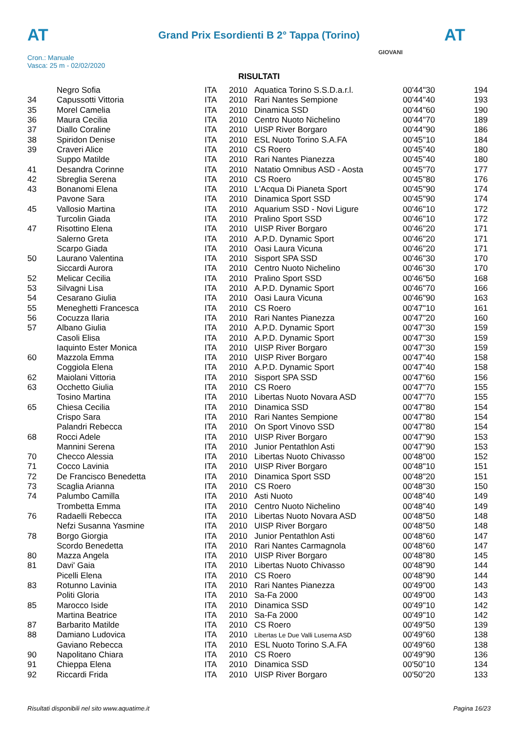AT AT
Grand Prix Esordienti B 2° Tappa (Torino)
Cron.: Manuale
Vasca: 25 m - 02/02/2020
GIOVANI
RISULTATI
| | Negro Sofia | ITA | 2010 | Aquatica Torino S.S.D.a.r.l. | 00'44"30 | 194 |
| 34 | Capussotti Vittoria | ITA | 2010 | Rari Nantes Sempione | 00'44"40 | 193 |
| 35 | Morel Camelia | ITA | 2010 | Dinamica SSD | 00'44"60 | 190 |
| 36 | Maura Cecilia | ITA | 2010 | Centro Nuoto Nichelino | 00'44"70 | 189 |
| 37 | Diallo Coraline | ITA | 2010 | UISP River Borgaro | 00'44"90 | 186 |
| 38 | Spiridon Denise | ITA | 2010 | ESL Nuoto Torino S.A.FA | 00'45"10 | 184 |
| 39 | Craveri Alice | ITA | 2010 | CS Roero | 00'45"40 | 180 |
| | Suppo Matilde | ITA | 2010 | Rari Nantes Pianezza | 00'45"40 | 180 |
| 41 | Desandra Corinne | ITA | 2010 | Natatio Omnibus ASD - Aosta | 00'45"70 | 177 |
| 42 | Sbreglia Serena | ITA | 2010 | CS Roero | 00'45"80 | 176 |
| 43 | Bonanomi Elena | ITA | 2010 | L'Acqua Di Pianeta Sport | 00'45"90 | 174 |
| | Pavone Sara | ITA | 2010 | Dinamica Sport SSD | 00'45"90 | 174 |
| 45 | Vallosio Martina | ITA | 2010 | Aquarium SSD - Novi Ligure | 00'46"10 | 172 |
| | Turcolin Giada | ITA | 2010 | Pralino Sport SSD | 00'46"10 | 172 |
| 47 | Risottino Elena | ITA | 2010 | UISP River Borgaro | 00'46"20 | 171 |
| | Salerno Greta | ITA | 2010 | A.P.D. Dynamic Sport | 00'46"20 | 171 |
| | Scarpo Giada | ITA | 2010 | Oasi Laura Vicuna | 00'46"20 | 171 |
| 50 | Laurano Valentina | ITA | 2010 | Sisport SPA SSD | 00'46"30 | 170 |
| | Siccardi Aurora | ITA | 2010 | Centro Nuoto Nichelino | 00'46"30 | 170 |
| 52 | Melicar Cecilia | ITA | 2010 | Pralino Sport SSD | 00'46"50 | 168 |
| 53 | Silvagni Lisa | ITA | 2010 | A.P.D. Dynamic Sport | 00'46"70 | 166 |
| 54 | Cesarano Giulia | ITA | 2010 | Oasi Laura Vicuna | 00'46"90 | 163 |
| 55 | Meneghetti Francesca | ITA | 2010 | CS Roero | 00'47"10 | 161 |
| 56 | Cocuzza Ilaria | ITA | 2010 | Rari Nantes Pianezza | 00'47"20 | 160 |
| 57 | Albano Giulia | ITA | 2010 | A.P.D. Dynamic Sport | 00'47"30 | 159 |
| | Casoli Elisa | ITA | 2010 | A.P.D. Dynamic Sport | 00'47"30 | 159 |
| | Iaquinto Ester Monica | ITA | 2010 | UISP River Borgaro | 00'47"30 | 159 |
| 60 | Mazzola Emma | ITA | 2010 | UISP River Borgaro | 00'47"40 | 158 |
| | Coggiola Elena | ITA | 2010 | A.P.D. Dynamic Sport | 00'47"40 | 158 |
| 62 | Maiolani Vittoria | ITA | 2010 | Sisport SPA SSD | 00'47"60 | 156 |
| 63 | Occhetto Giulia | ITA | 2010 | CS Roero | 00'47"70 | 155 |
| | Tosino Martina | ITA | 2010 | Libertas Nuoto Novara ASD | 00'47"70 | 155 |
| 65 | Chiesa Cecilia | ITA | 2010 | Dinamica SSD | 00'47"80 | 154 |
| | Crispo Sara | ITA | 2010 | Rari Nantes Sempione | 00'47"80 | 154 |
| | Palandri Rebecca | ITA | 2010 | On Sport Vinovo SSD | 00'47"80 | 154 |
| 68 | Rocci Adele | ITA | 2010 | UISP River Borgaro | 00'47"90 | 153 |
| | Mannini Serena | ITA | 2010 | Junior Pentathlon Asti | 00'47"90 | 153 |
| 70 | Checco Alessia | ITA | 2010 | Libertas Nuoto Chivasso | 00'48"00 | 152 |
| 71 | Cocco Lavinia | ITA | 2010 | UISP River Borgaro | 00'48"10 | 151 |
| 72 | De Francisco Benedetta | ITA | 2010 | Dinamica Sport SSD | 00'48"20 | 151 |
| 73 | Scaglia Arianna | ITA | 2010 | CS Roero | 00'48"30 | 150 |
| 74 | Palumbo Camilla | ITA | 2010 | Asti Nuoto | 00'48"40 | 149 |
| | Trombetta Emma | ITA | 2010 | Centro Nuoto Nichelino | 00'48"40 | 149 |
| 76 | Radaelli Rebecca | ITA | 2010 | Libertas Nuoto Novara ASD | 00'48"50 | 148 |
| | Nefzi Susanna Yasmine | ITA | 2010 | UISP River Borgaro | 00'48"50 | 148 |
| 78 | Borgo Giorgia | ITA | 2010 | Junior Pentathlon Asti | 00'48"60 | 147 |
| | Scordo Benedetta | ITA | 2010 | Rari Nantes Carmagnola | 00'48"60 | 147 |
| 80 | Mazza Angela | ITA | 2010 | UISP River Borgaro | 00'48"80 | 145 |
| 81 | Davi' Gaia | ITA | 2010 | Libertas Nuoto Chivasso | 00'48"90 | 144 |
| | Picelli Elena | ITA | 2010 | CS Roero | 00'48"90 | 144 |
| 83 | Rotunno Lavinia | ITA | 2010 | Rari Nantes Pianezza | 00'49"00 | 143 |
| | Politi Gloria | ITA | 2010 | Sa-Fa 2000 | 00'49"00 | 143 |
| 85 | Marocco Iside | ITA | 2010 | Dinamica SSD | 00'49"10 | 142 |
| | Martina Beatrice | ITA | 2010 | Sa-Fa 2000 | 00'49"10 | 142 |
| 87 | Barbarito Matilde | ITA | 2010 | CS Roero | 00'49"50 | 139 |
| 88 | Damiano Ludovica | ITA | 2010 | Libertas Le Due Valli Luserna ASD | 00'49"60 | 138 |
| | Gaviano Rebecca | ITA | 2010 | ESL Nuoto Torino S.A.FA | 00'49"60 | 138 |
| 90 | Napolitano Chiara | ITA | 2010 | CS Roero | 00'49"90 | 136 |
| 91 | Chieppa Elena | ITA | 2010 | Dinamica SSD | 00'50"10 | 134 |
| 92 | Riccardi Frida | ITA | 2010 | UISP River Borgaro | 00'50"20 | 133 |
Risultati disponibili nel sito www.aquatime.it Pagina 16/23